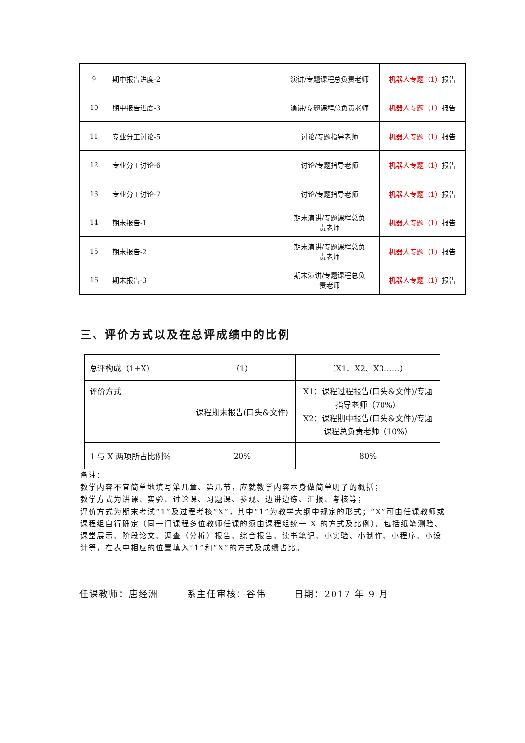| 9 | 期中报告进度-2 | 演讲/专题课程总负责老师 | 机器人专题（1） 报告 |
| 10 | 期中报告进度-3 | 演讲/专题课程总负责老师 | 机器人专题（1） 报告 |
| 11 | 专业分工讨论-5 | 讨论/专题指导老师 | 机器人专题（1） 报告 |
| 12 | 专业分工讨论-6 | 讨论/专题指导老师 | 机器人专题（1） 报告 |
| 13 | 专业分工讨论-7 | 讨论/专题指导老师 | 机器人专题（1） 报告 |
| 14 | 期末报告-1 | 期末演讲/专题课程总负 责老师 | 机器人专题（1） 报告 |
| 15 | 期末报告-2 | 期末演讲/专题课程总负 责老师 | 机器人专题（1） 报告 |
| 16 | 期末报告-3 | 期末演讲/专题课程总负 责老师 | 机器人专题（1） 报告 |
三、评价方式以及在总评成绩中的比例
| 总评构成（1+X） | （1） | （X1、X2、X3……） |
| 评价方式 | 课程期末报告(口头&文件) | X1：课程过程报告(口头&文件)/专题指导老师（70%） X2：课程期中报告(口头&文件)/专题课程总负责老师（10%） |
| 1 与 X 两项所占比例% | 20% | 80% |
备注：
教学内容不宜简单地填写第几章、第几节，应就教学内容本身做简单明了的概括；
教学方式为讲课、实验、讨论课、习题课、参观、边讲边练、汇报、考核等；
评价方式为期末考试“1”及过程考核“X”，其中“1”为教学大纲中规定的形式；“X”可由任课教师或课程组自行确定（同一门课程多位教师任课的须由课程组统一 X 的方式及比例）。包括纸笔测验、课堂展示、阶段论文、调查（分析）报告、综合报告、读书笔记、小实验、小制作、小程序、小设计等，在表中相应的位置填入“1”和“X”的方式及成绩占比。
任课教师：唐经洲 系主任审核：谷伟 日期：2017 年 9 月